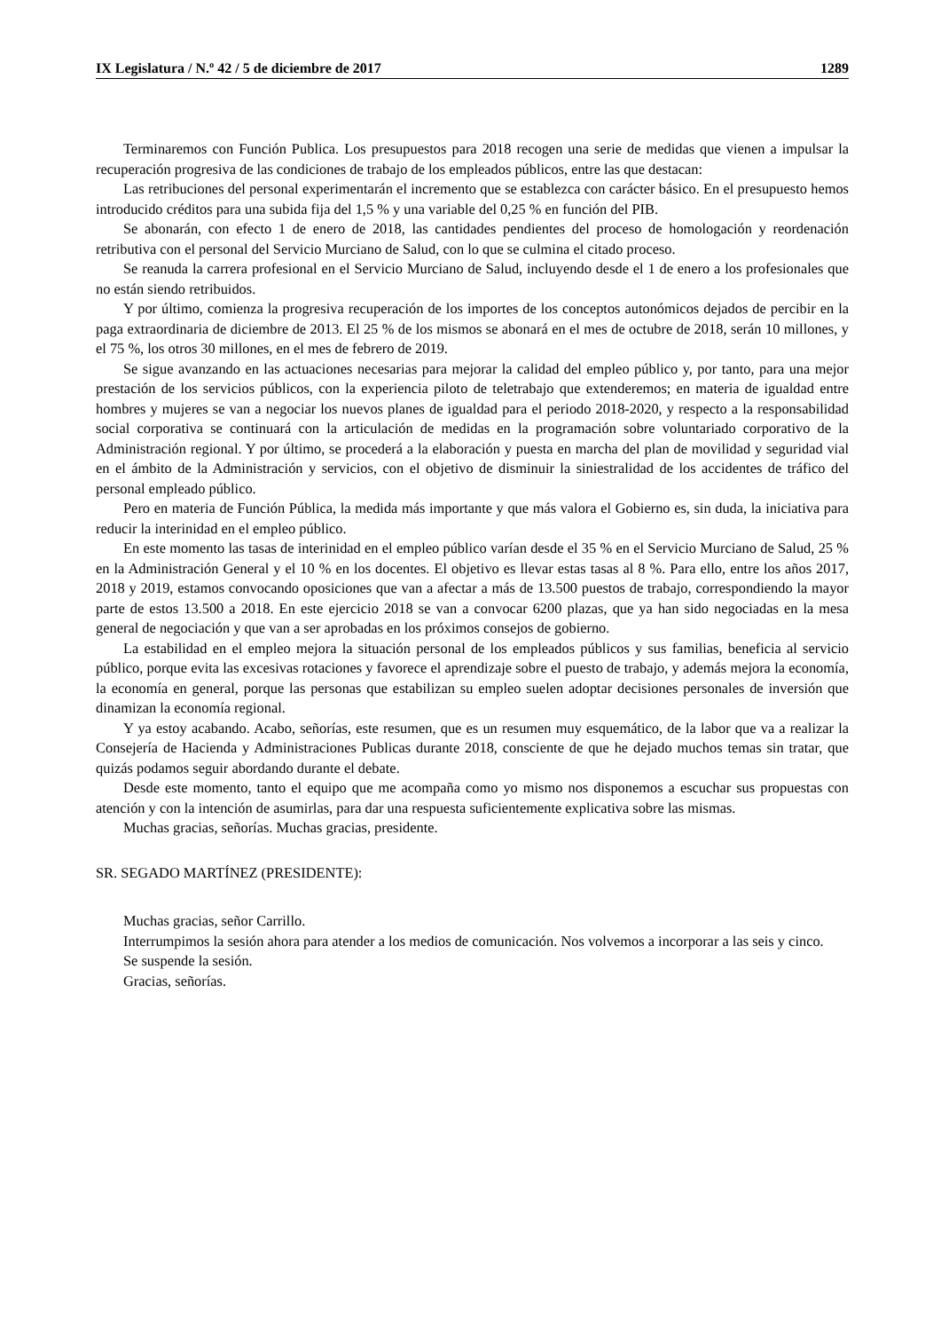IX Legislatura / N.º 42 / 5 de diciembre de 2017 1289
Terminaremos con Función Publica. Los presupuestos para 2018 recogen una serie de medidas que vienen a impulsar la recuperación progresiva de las condiciones de trabajo de los empleados públicos, entre las que destacan:
Las retribuciones del personal experimentarán el incremento que se establezca con carácter básico. En el presupuesto hemos introducido créditos para una subida fija del 1,5 % y una variable del 0,25 % en función del PIB.
Se abonarán, con efecto 1 de enero de 2018, las cantidades pendientes del proceso de homologación y reordenación retributiva con el personal del Servicio Murciano de Salud, con lo que se culmina el citado proceso.
Se reanuda la carrera profesional en el Servicio Murciano de Salud, incluyendo desde el 1 de enero a los profesionales que no están siendo retribuidos.
Y por último, comienza la progresiva recuperación de los importes de los conceptos autonómicos dejados de percibir en la paga extraordinaria de diciembre de 2013. El 25 % de los mismos se abonará en el mes de octubre de 2018, serán 10 millones, y el 75 %, los otros 30 millones, en el mes de febrero de 2019.
Se sigue avanzando en las actuaciones necesarias para mejorar la calidad del empleo público y, por tanto, para una mejor prestación de los servicios públicos, con la experiencia piloto de teletrabajo que extenderemos; en materia de igualdad entre hombres y mujeres se van a negociar los nuevos planes de igualdad para el periodo 2018-2020, y respecto a la responsabilidad social corporativa se continuará con la articulación de medidas en la programación sobre voluntariado corporativo de la Administración regional. Y por último, se procederá a la elaboración y puesta en marcha del plan de movilidad y seguridad vial en el ámbito de la Administración y servicios, con el objetivo de disminuir la siniestralidad de los accidentes de tráfico del personal empleado público.
Pero en materia de Función Pública, la medida más importante y que más valora el Gobierno es, sin duda, la iniciativa para reducir la interinidad en el empleo público.
En este momento las tasas de interinidad en el empleo público varían desde el 35 % en el Servicio Murciano de Salud, 25 % en la Administración General y el 10 % en los docentes. El objetivo es llevar estas tasas al 8 %. Para ello, entre los años 2017, 2018 y 2019, estamos convocando oposiciones que van a afectar a más de 13.500 puestos de trabajo, correspondiendo la mayor parte de estos 13.500 a 2018. En este ejercicio 2018 se van a convocar 6200 plazas, que ya han sido negociadas en la mesa general de negociación y que van a ser aprobadas en los próximos consejos de gobierno.
La estabilidad en el empleo mejora la situación personal de los empleados públicos y sus familias, beneficia al servicio público, porque evita las excesivas rotaciones y favorece el aprendizaje sobre el puesto de trabajo, y además mejora la economía, la economía en general, porque las personas que estabilizan su empleo suelen adoptar decisiones personales de inversión que dinamizan la economía regional.
Y ya estoy acabando. Acabo, señorías, este resumen, que es un resumen muy esquemático, de la labor que va a realizar la Consejería de Hacienda y Administraciones Publicas durante 2018, consciente de que he dejado muchos temas sin tratar, que quizás podamos seguir abordando durante el debate.
Desde este momento, tanto el equipo que me acompaña como yo mismo nos disponemos a escuchar sus propuestas con atención y con la intención de asumirlas, para dar una respuesta suficientemente explicativa sobre las mismas.
Muchas gracias, señorías. Muchas gracias, presidente.
SR. SEGADO MARTÍNEZ (PRESIDENTE):
Muchas gracias, señor Carrillo.
Interrumpimos la sesión ahora para atender a los medios de comunicación. Nos volvemos a incorporar a las seis y cinco.
Se suspende la sesión.
Gracias, señorías.